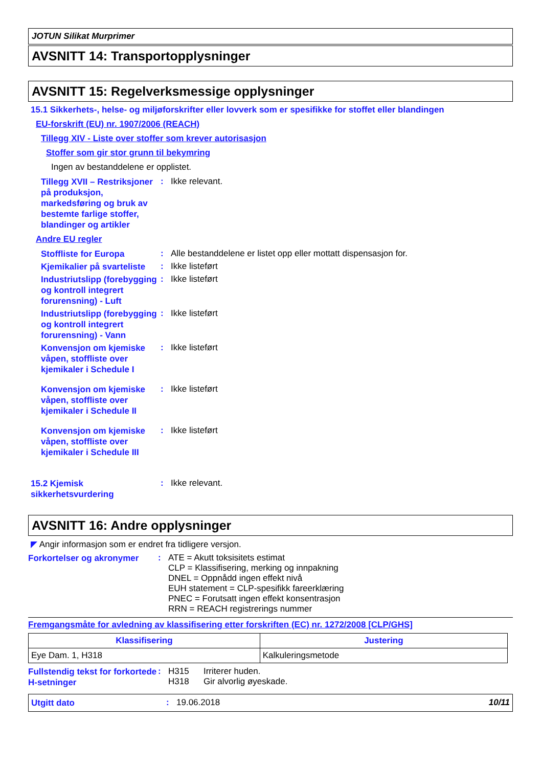JOTUN Silikat Murprimer
AVSNITT 14: Transportopplysninger
AVSNITT 15: Regelverksmessige opplysninger
15.1 Sikkerhets-, helse- og miljøforskrifter eller lovverk som er spesifikke for stoffet eller blandingen
EU-forskrift (EU) nr. 1907/2006 (REACH)
Tillegg XIV - Liste over stoffer som krever autorisasjon
Stoffer som gir stor grunn til bekymring
Ingen av bestanddelene er opplistet.
Tillegg XVII – Restriksjoner på produksjon, markedsføring og bruk av bestemte farlige stoffer, blandinger og artikler
: Ikke relevant.
Andre EU regler
Stoffliste for Europa
: Alle bestanddelene er listet opp eller mottatt dispensasjon for.
Kjemikalier på svarteliste
: Ikke listeført
Industriutslipp (forebygging og kontroll integrert forurensning) - Luft
: Ikke listeført
Industriutslipp (forebygging og kontroll integrert forurensning) - Vann
: Ikke listeført
Konvensjon om kjemiske våpen, stoffliste over kjemikaler i Schedule I
: Ikke listeført
Konvensjon om kjemiske våpen, stoffliste over kjemikaler i Schedule II
: Ikke listeført
Konvensjon om kjemiske våpen, stoffliste over kjemikaler i Schedule III
: Ikke listeført
15.2 Kjemisk sikkerhetsvurdering
: Ikke relevant.
AVSNITT 16: Andre opplysninger
◤ Angir informasjon som er endret fra tidligere versjon.
Forkortelser og akronymer
: ATE = Akutt toksisitets estimat
CLP = Klassifisering, merking og innpakning
DNEL = Oppnådd ingen effekt nivå
EUH statement = CLP-spesifikk fareerklæring
PNEC = Forutsatt ingen effekt konsentrasjon
RRN = REACH registrerings nummer
Fremgangsmåte for avledning av klassifisering etter forskriften (EC) nr. 1272/2008 [CLP/GHS]
| Klassifisering | Justering |
| --- | --- |
| Eye Dam. 1, H318 | Kalkuleringsmetode |
Fullstendig tekst for forkortede H-setninger
: H315 Irriterer huden.
H318 Gir alvorlig øyeskade.
Utgitt dato
: 19.06.2018 10/11